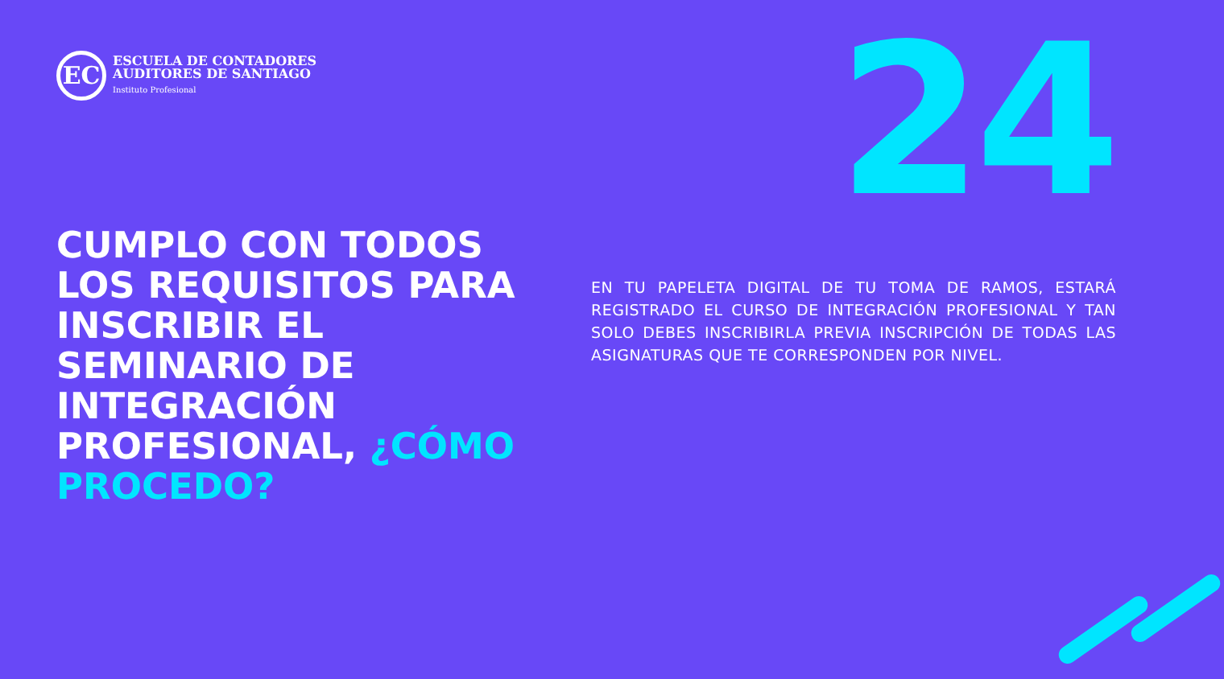EC
ESCUELA DE CONTADORES
AUDITORES DE SANTIAGO
Instituto Profesional
24
CUMPLO CON TODOS LOS REQUISITOS PARA INSCRIBIR EL SEMINARIO DE INTEGRACIÓN PROFESIONAL, ¿CÓMO PROCEDO?
EN TU PAPELETA DIGITAL DE TU TOMA DE RAMOS, ESTARÁ REGISTRADO EL CURSO DE INTEGRACIÓN PROFESIONAL Y TAN SOLO DEBES INSCRIBIRLA PREVIA INSCRIPCIÓN DE TODAS LAS ASIGNATURAS QUE TE CORRESPONDEN POR NIVEL.